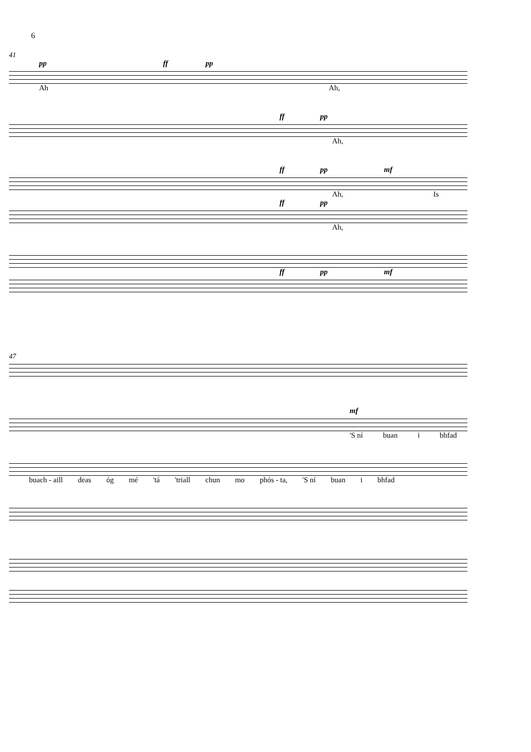6
41
pp ff pp
Ah Ah,
ff pp
Ah,
ff pp mf
Ah, Is
ff pp
Ah,
ff pp mf
47
mf
'S ní buan i bhfad
buach - aill deas óg mé 'tá 'triall chun mo phós - ta, 'S ní buan i bhfad